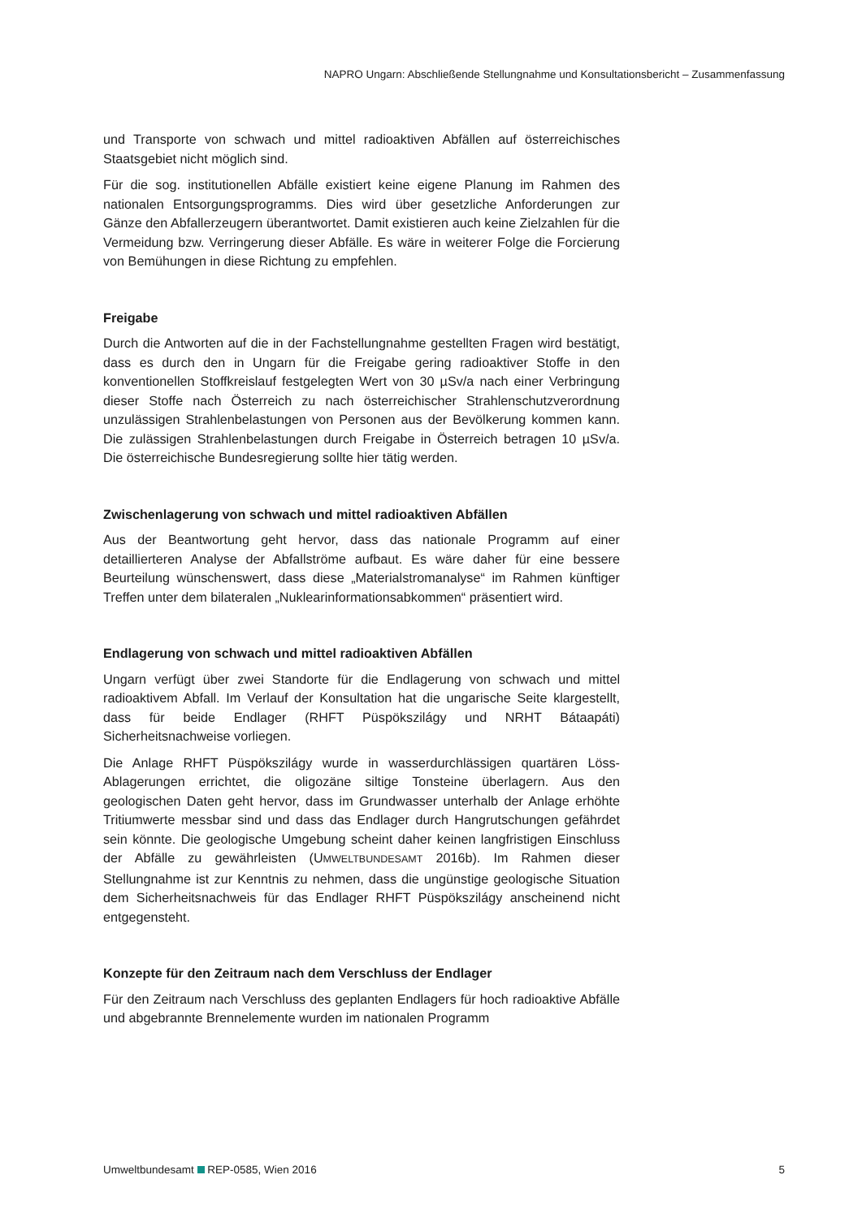NAPRO Ungarn: Abschließende Stellungnahme und Konsultationsbericht – Zusammenfassung
und Transporte von schwach und mittel radioaktiven Abfällen auf österreichisches Staatsgebiet nicht möglich sind.
Für die sog. institutionellen Abfälle existiert keine eigene Planung im Rahmen des nationalen Entsorgungsprogramms. Dies wird über gesetzliche Anforderungen zur Gänze den Abfallerzeugern überantwortet. Damit existieren auch keine Zielzahlen für die Vermeidung bzw. Verringerung dieser Abfälle. Es wäre in weiterer Folge die Forcierung von Bemühungen in diese Richtung zu empfehlen.
Freigabe
Durch die Antworten auf die in der Fachstellungnahme gestellten Fragen wird bestätigt, dass es durch den in Ungarn für die Freigabe gering radioaktiver Stoffe in den konventionellen Stoffkreislauf festgelegten Wert von 30 µSv/a nach einer Verbringung dieser Stoffe nach Österreich zu nach österreichischer Strahlenschutzverordnung unzulässigen Strahlenbelastungen von Personen aus der Bevölkerung kommen kann. Die zulässigen Strahlenbelastungen durch Freigabe in Österreich betragen 10 µSv/a. Die österreichische Bundesregierung sollte hier tätig werden.
Zwischenlagerung von schwach und mittel radioaktiven Abfällen
Aus der Beantwortung geht hervor, dass das nationale Programm auf einer detaillierteren Analyse der Abfallströme aufbaut. Es wäre daher für eine bessere Beurteilung wünschenswert, dass diese „Materialstromanalyse“ im Rahmen künftiger Treffen unter dem bilateralen „Nuklearinformationsabkommen“ präsentiert wird.
Endlagerung von schwach und mittel radioaktiven Abfällen
Ungarn verfügt über zwei Standorte für die Endlagerung von schwach und mittel radioaktivem Abfall. Im Verlauf der Konsultation hat die ungarische Seite klargestellt, dass für beide Endlager (RHFT Püspökszilágy und NRHT Bátaapáti) Sicherheitsnachweise vorliegen.
Die Anlage RHFT Püspökszilágy wurde in wasserdurchlässigen quartären Löss-Ablagerungen errichtet, die oligozäne siltige Tonsteine überlagern. Aus den geologischen Daten geht hervor, dass im Grundwasser unterhalb der Anlage erhöhte Tritiumwerte messbar sind und dass das Endlager durch Hangrutschungen gefährdet sein könnte. Die geologische Umgebung scheint daher keinen langfristigen Einschluss der Abfälle zu gewährleisten (UMWELTBUNDESAMT 2016b). Im Rahmen dieser Stellungnahme ist zur Kenntnis zu nehmen, dass die ungünstige geologische Situation dem Sicherheitsnachweis für das Endlager RHFT Püspökszilágy anscheinend nicht entgegensteht.
Konzepte für den Zeitraum nach dem Verschluss der Endlager
Für den Zeitraum nach Verschluss des geplanten Endlagers für hoch radioaktive Abfälle und abgebrannte Brennelemente wurden im nationalen Programm
Umweltbundesamt REP-0585, Wien 2016 5